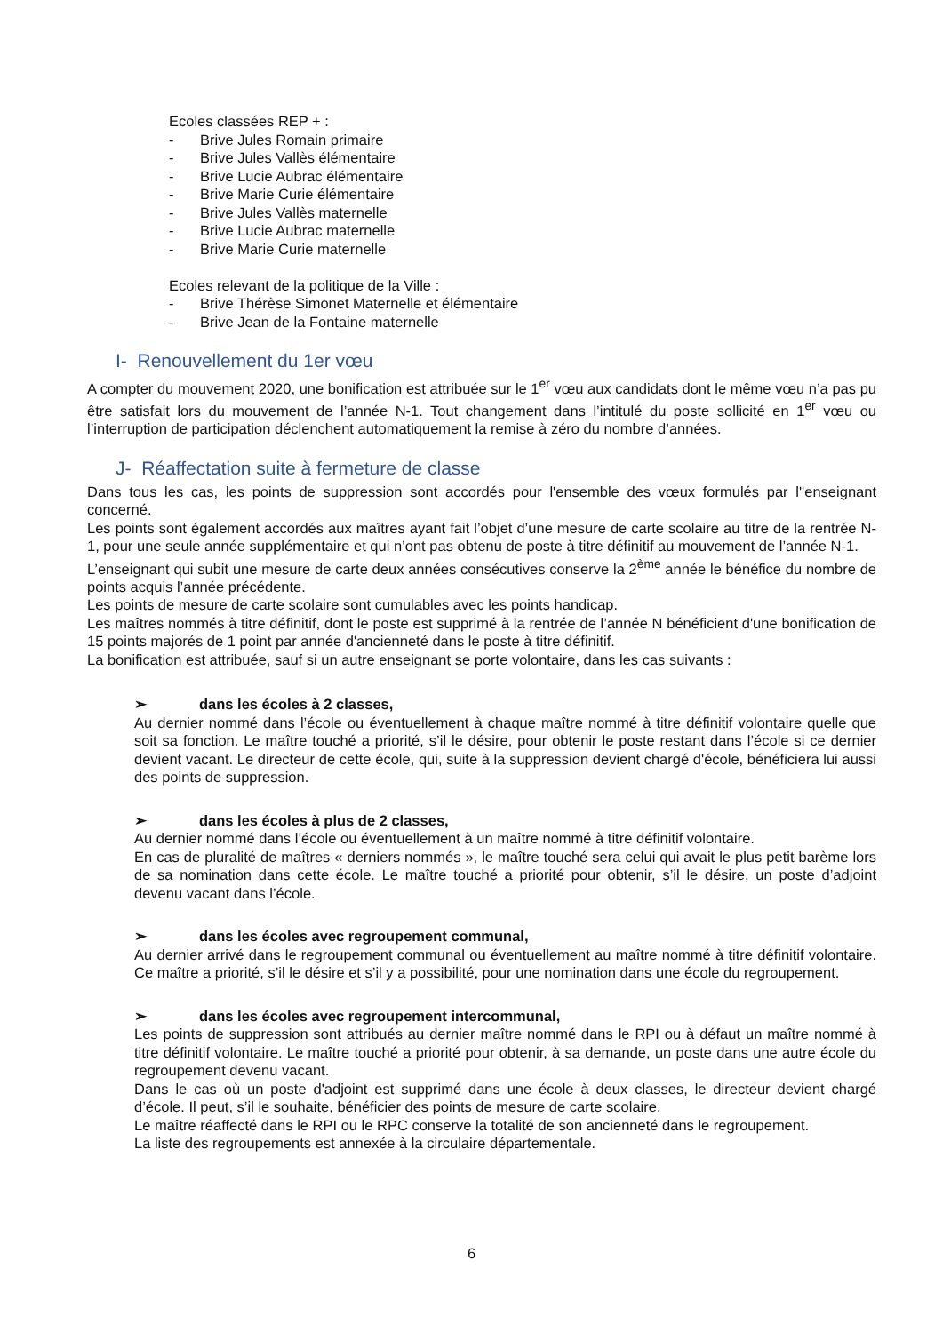Ecoles classées REP + :
- Brive Jules Romain primaire
- Brive Jules Vallès élémentaire
- Brive Lucie Aubrac élémentaire
- Brive Marie Curie élémentaire
- Brive Jules Vallès maternelle
- Brive Lucie Aubrac maternelle
- Brive Marie Curie maternelle
Ecoles relevant de la politique de la Ville :
- Brive Thérèse Simonet Maternelle et élémentaire
- Brive Jean de la Fontaine maternelle
I- Renouvellement du 1er vœu
A compter du mouvement 2020, une bonification est attribuée sur le 1<sup>er</sup> vœu aux candidats dont le même vœu n’a pas pu être satisfait lors du mouvement de l’année N-1. Tout changement dans l’intitulé du poste sollicité en 1<sup>er</sup> vœu ou l’interruption de participation déclenchent automatiquement la remise à zéro du nombre d’années.
J- Réaffectation suite à fermeture de classe
Dans tous les cas, les points de suppression sont accordés pour l'ensemble des vœux formulés par l''enseignant concerné.
Les points sont également accordés aux maîtres ayant fait l’objet d’une mesure de carte scolaire au titre de la rentrée N-1, pour une seule année supplémentaire et qui n’ont pas obtenu de poste à titre définitif au mouvement de l’année N-1.
L’enseignant qui subit une mesure de carte deux années consécutives conserve la 2<sup>ème</sup> année le bénéfice du nombre de points acquis l’année précédente.
Les points de mesure de carte scolaire sont cumulables avec les points handicap.
Les maîtres nommés à titre définitif, dont le poste est supprimé à la rentrée de l’année N bénéficient d'une bonification de 15 points majorés de 1 point par année d'ancienneté dans le poste à titre définitif.
La bonification est attribuée, sauf si un autre enseignant se porte volontaire, dans les cas suivants :
➢ dans les écoles à 2 classes,
Au dernier nommé dans l’école ou éventuellement à chaque maître nommé à titre définitif volontaire quelle que soit sa fonction. Le maître touché a priorité, s’il le désire, pour obtenir le poste restant dans l’école si ce dernier devient vacant. Le directeur de cette école, qui, suite à la suppression devient chargé d'école, bénéficiera lui aussi des points de suppression.
➢ dans les écoles à plus de 2 classes,
Au dernier nommé dans l’école ou éventuellement à un maître nommé à titre définitif volontaire.
En cas de pluralité de maîtres « derniers nommés », le maître touché sera celui qui avait le plus petit barème lors de sa nomination dans cette école. Le maître touché a priorité pour obtenir, s’il le désire, un poste d’adjoint devenu vacant dans l’école.
➢ dans les écoles avec regroupement communal,
Au dernier arrivé dans le regroupement communal ou éventuellement au maître nommé à titre définitif volontaire. Ce maître a priorité, s’il le désire et s’il y a possibilité, pour une nomination dans une école du regroupement.
➢ dans les écoles avec regroupement intercommunal,
Les points de suppression sont attribués au dernier maître nommé dans le RPI ou à défaut un maître nommé à titre définitif volontaire. Le maître touché a priorité pour obtenir, à sa demande, un poste dans une autre école du regroupement devenu vacant.
Dans le cas où un poste d'adjoint est supprimé dans une école à deux classes, le directeur devient chargé d’école. Il peut, s’il le souhaite, bénéficier des points de mesure de carte scolaire.
Le maître réaffecté dans le RPI ou le RPC conserve la totalité de son ancienneté dans le regroupement.
La liste des regroupements est annexée à la circulaire départementale.
6